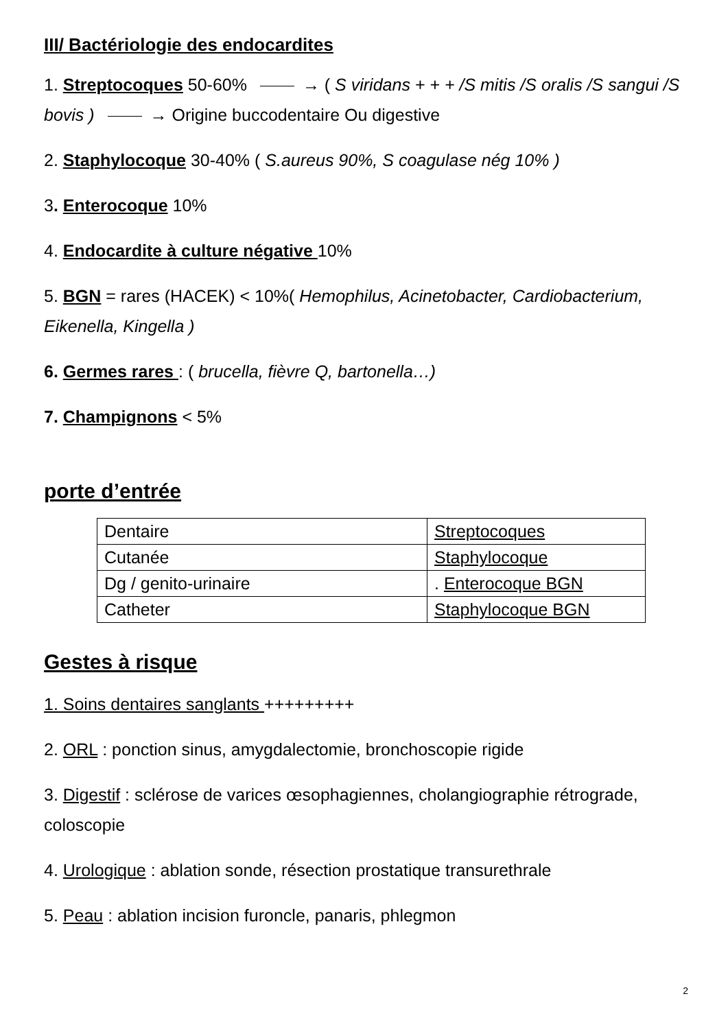III/ Bactériologie des endocardites
1. Streptocoques 50-60% → ( S viridans + + + /S mitis /S oralis /S sangui /S bovis ) → Origine buccodentaire Ou digestive
2. Staphylocoque 30-40% ( S.aureus 90%, S coagulase nég 10% )
3. Enterocoque 10%
4. Endocardite à culture négative 10%
5. BGN = rares (HACEK) < 10%( Hemophilus, Acinetobacter, Cardiobacterium, Eikenella, Kingella )
6. Germes rares : ( brucella, fièvre Q, bartonella…)
7. Champignons < 5%
porte d’entrée
| Dentaire | Streptocoques |
| Cutanée | Staphylocoque |
| Dg / genito-urinaire | . Enterocoque BGN |
| Catheter | Staphylocoque BGN |
Gestes à risque
1. Soins dentaires sanglants +++++++++
2. ORL : ponction sinus, amygdalectomie, bronchoscopie rigide
3. Digestif : sclérose de varices œsophagiennes, cholangiographie rétrograde, coloscopie
4. Urologique : ablation sonde, résection prostatique transurethrale
5. Peau : ablation incision furoncle, panaris, phlegmon
2